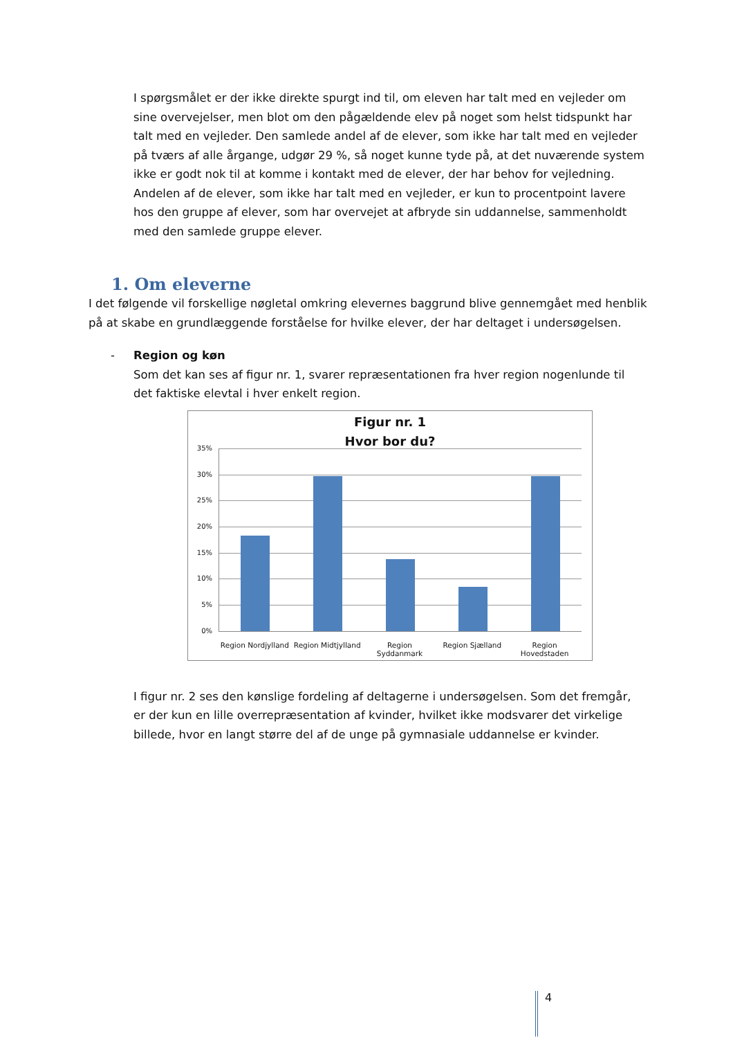I spørgsmålet er der ikke direkte spurgt ind til, om eleven har talt med en vejleder om sine overvejelser, men blot om den pågældende elev på noget som helst tidspunkt har talt med en vejleder. Den samlede andel af de elever, som ikke har talt med en vejleder på tværs af alle årgange, udgør 29 %, så noget kunne tyde på, at det nuværende system ikke er godt nok til at komme i kontakt med de elever, der har behov for vejledning. Andelen af de elever, som ikke har talt med en vejleder, er kun to procentpoint lavere hos den gruppe af elever, som har overvejet at afbryde sin uddannelse, sammenholdt med den samlede gruppe elever.
1. Om eleverne
I det følgende vil forskellige nøgletal omkring elevernes baggrund blive gennemgået med henblik på at skabe en grundlæggende forståelse for hvilke elever, der har deltaget i undersøgelsen.
- Region og køn
Som det kan ses af figur nr. 1, svarer repræsentationen fra hver region nogenlunde til det faktiske elevtal i hver enkelt region.
Figur nr. 1
Hvor bor du?
35%
30%
25%
20%
15%
10%
5%
0%
Region Nordjylland Region Midtjylland Region Syddanmark Region Sjælland Region Hovedstaden
I figur nr. 2 ses den kønslige fordeling af deltagerne i undersøgelsen. Som det fremgår, er der kun en lille overrepræsentation af kvinder, hvilket ikke modsvarer det virkelige billede, hvor en langt større del af de unge på gymnasiale uddannelse er kvinder.
4